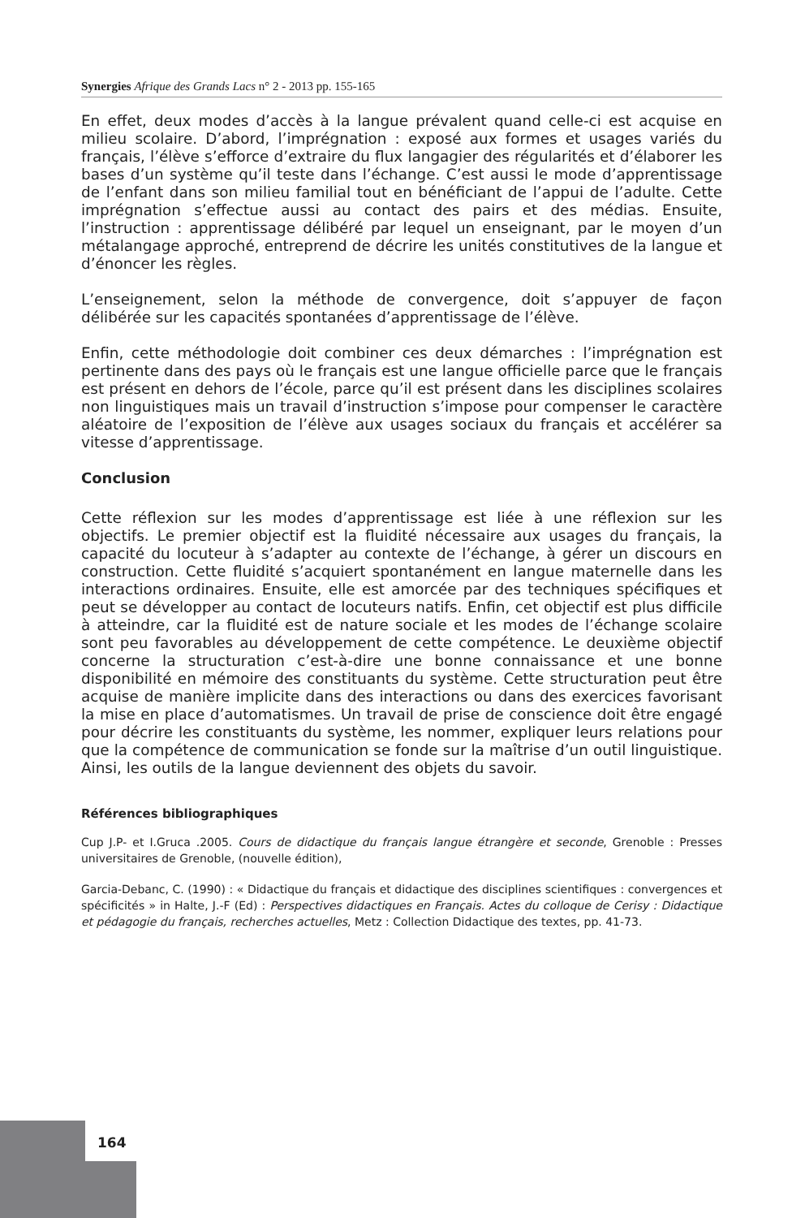Synergies Afrique des Grands Lacs n° 2 - 2013 pp. 155-165
En effet, deux modes d’accès à la langue prévalent quand celle-ci est acquise en milieu scolaire. D’abord, l’imprégnation : exposé aux formes et usages variés du français, l’élève s’efforce d’extraire du flux langagier des régularités et d’élaborer les bases d’un système qu’il teste dans l’échange. C’est aussi le mode d’apprentissage de l’enfant dans son milieu familial tout en bénéficiant de l’appui de l’adulte. Cette imprégnation s’effectue aussi au contact des pairs et des médias. Ensuite, l’instruction : apprentissage délibéré par lequel un enseignant, par le moyen d’un métalangage approché, entreprend de décrire les unités constitutives de la langue et d’énoncer les règles.
L’enseignement, selon la méthode de convergence, doit s’appuyer de façon délibérée sur les capacités spontanées d’apprentissage de l’élève.
Enfin, cette méthodologie doit combiner ces deux démarches : l’imprégnation est pertinente dans des pays où le français est une langue officielle parce que le français est présent en dehors de l’école, parce qu’il est présent dans les disciplines scolaires non linguistiques mais un travail d’instruction s’impose pour compenser le caractère aléatoire de l’exposition de l’élève aux usages sociaux du français et accélérer sa vitesse d’apprentissage.
Conclusion
Cette réflexion sur les modes d’apprentissage est liée à une réflexion sur les objectifs. Le premier objectif est la fluidité nécessaire aux usages du français, la capacité du locuteur à s’adapter au contexte de l’échange, à gérer un discours en construction. Cette fluidité s’acquiert spontanément en langue maternelle dans les interactions ordinaires. Ensuite, elle est amorcée par des techniques spécifiques et peut se développer au contact de locuteurs natifs. Enfin, cet objectif est plus difficile à atteindre, car la fluidité est de nature sociale et les modes de l’échange scolaire sont peu favorables au développement de cette compétence. Le deuxième objectif concerne la structuration c’est-à-dire une bonne connaissance et une bonne disponibilité en mémoire des constituants du système. Cette structuration peut être acquise de manière implicite dans des interactions ou dans des exercices favorisant la mise en place d’automatismes. Un travail de prise de conscience doit être engagé pour décrire les constituants du système, les nommer, expliquer leurs relations pour que la compétence de communication se fonde sur la maîtrise d’un outil linguistique. Ainsi, les outils de la langue deviennent des objets du savoir.
Références bibliographiques
Cup J.P- et I.Gruca .2005. Cours de didactique du français langue étrangère et seconde, Grenoble : Presses universitaires de Grenoble, (nouvelle édition),
Garcia-Debanc, C. (1990) : « Didactique du français et didactique des disciplines scientifiques : convergences et spécificités » in Halte, J.-F (Ed) : Perspectives didactiques en Français. Actes du colloque de Cerisy : Didactique et pédagogie du français, recherches actuelles, Metz : Collection Didactique des textes, pp. 41-73.
164